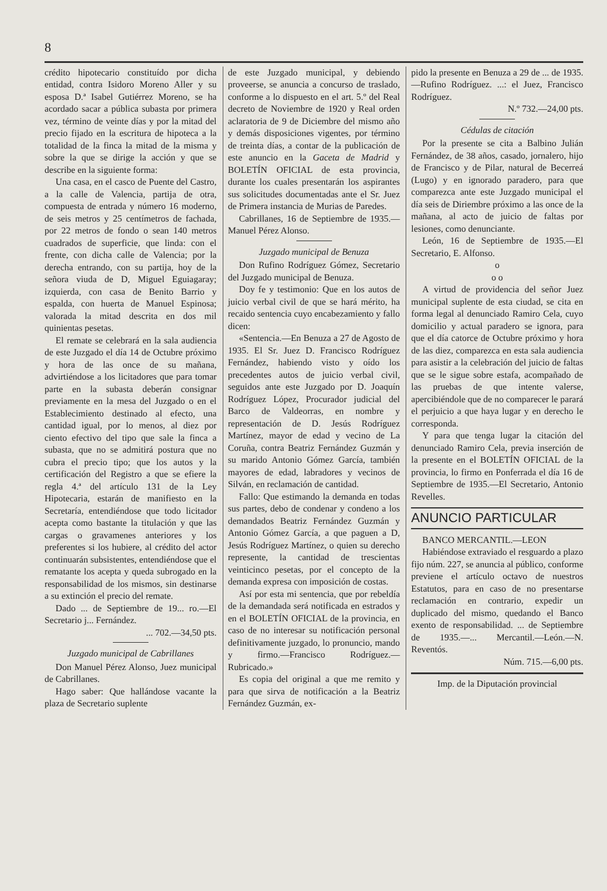8
crédito hipotecario constituído por dicha entidad, contra Isidoro Moreno Aller y su esposa D.ª Isabel Gutiérrez Moreno, se ha acordado sacar a pública subasta por primera vez, término de veinte días y por la mitad del precio fijado en la escritura de hipoteca a la totalidad de la finca la mitad de la misma y sobre la que se dirige la acción y que se describe en la siguiente forma:
Una casa, en el casco de Puente del Castro, a la calle de Valencia, partija de otra, compuesta de entrada y número 16 moderno, de seis metros y 25 centímetros de fachada, por 22 metros de fondo o sean 140 metros cuadrados de superficie, que linda: con el frente, con dicha calle de Valencia; por la derecha entrando, con su partija, hoy de la señora viuda de D, Miguel Eguiagaray; izquierda, con casa de Benito Barrio y espalda, con huerta de Manuel Espinosa; valorada la mitad descrita en dos mil quinientas pesetas.
El remate se celebrará en la sala audiencia de este Juzgado el día 14 de Octubre próximo y hora de las once de su mañana, advirtiéndose a los licitadores que para tomar parte en la subasta deberán consignar previamente en la mesa del Juzgado o en el Establecimiento destinado al efecto, una cantidad igual, por lo menos, al diez por ciento efectivo del tipo que sale la finca a subasta, que no se admitirá postura que no cubra el precio tipo; que los autos y la certificación del Registro a que se efiere la regla 4.ª del artículo 131 de la Ley Hipotecaria, estarán de manifiesto en la Secretaría, entendiéndose que todo licitador acepta como bastante la titulación y que las cargas o gravamenes anteriores y los preferentes si los hubiere, al crédito del actor continuarán subsistentes, entendiéndose que el rematante los acepta y queda subrogado en la responsabilidad de los mismos, sin destinarse a su extinción el precio del remate.
Dado ... de Septiembre de 19... ro.—El Secretario j... Fernández.
... 702.—34,50 pts.
Juzgado municipal de Cabrillanes
Don Manuel Pérez Alonso, Juez municipal de Cabrillanes.
Hago saber: Que hallándose vacante la plaza de Secretario suplente
de este Juzgado municipal, y debiendo proveerse, se anuncia a concurso de traslado, conforme a lo dispuesto en el art. 5.º del Real decreto de Noviembre de 1920 y Real orden aclaratoria de 9 de Diciembre del mismo año y demás disposiciones vigentes, por término de treinta días, a contar de la publicación de este anuncio en la Gaceta de Madrid y BOLETÍN OFICIAL de esta provincia, durante los cuales presentarán los aspirantes sus solicitudes documentadas ante el Sr. Juez de Primera instancia de Murias de Paredes.
Cabrillanes, 16 de Septiembre de 1935.—Manuel Pérez Alonso.
Juzgado municipal de Benuza
Don Rufino Rodríguez Gómez, Secretario del Juzgado municipal de Benuza.
Doy fe y testimonio: Que en los autos de juicio verbal civil de que se hará mérito, ha recaido sentencia cuyo encabezamiento y fallo dicen:
«Sentencia.—En Benuza a 27 de Agosto de 1935. El Sr. Juez D. Francisco Rodríguez Fernández, habiendo visto y oído los precedentes autos de juicio verbal civil, seguidos ante este Juzgado por D. Joaquín Rodríguez López, Procurador judicial del Barco de Valdeorras, en nombre y representación de D. Jesús Rodríguez Martínez, mayor de edad y vecino de La Coruña, contra Beatriz Fernández Guzmán y su marido Antonio Gómez García, también mayores de edad, labradores y vecinos de Silván, en reclamación de cantidad.
Fallo: Que estimando la demanda en todas sus partes, debo de condenar y condeno a los demandados Beatriz Fernández Guzmán y Antonio Gómez García, a que paguen a D, Jesús Rodríguez Martínez, o quien su derecho represente, la cantidad de trescientas veinticinco pesetas, por el concepto de la demanda expresa con imposición de costas.
Así por esta mi sentencia, que por rebeldía de la demandada será notificada en estrados y en el BOLETÍN OFICIAL de la provincia, en caso de no interesar su notificación personal definitivamente juzgado, lo pronuncio, mando y firmo.—Francisco Rodríguez.—Rubricado.»
Es copia del original a que me remito y para que sirva de notificación a la Beatriz Fernández Guzmán, ex-
pido la presente en Benuza a 29 de ... de 1935.—Rufino Rodríguez. ...: el Juez, Francisco Rodríguez.
N.º 732.—24,00 pts.
Cédulas de citación
Por la presente se cita a Balbino Julián Fernández, de 38 años, casado, jornalero, hijo de Francisco y de Pilar, natural de Becerreá (Lugo) y en ignorado paradero, para que comparezca ante este Juzgado municipal el día seis de Diriembre próximo a las once de la mañana, al acto de juicio de faltas por lesiones, como denunciante.
León, 16 de Septiembre de 1935.—El Secretario, E. Alfonso.
o
o o
A virtud de providencia del señor Juez municipal suplente de esta ciudad, se cita en forma legal al denunciado Ramiro Cela, cuyo domicilio y actual paradero se ignora, para que el día catorce de Octubre próximo y hora de las diez, comparezca en esta sala audiencia para asistir a la celebración del juicio de faltas que se le sigue sobre estafa, acompañado de las pruebas de que intente valerse, apercibiéndole que de no comparecer le parará el perjuicio a que haya lugar y en derecho le corresponda.
Y para que tenga lugar la citación del denunciado Ramiro Cela, previa inserción de la presente en el BOLETÍN OFICIAL de la provincia, lo firmo en Ponferrada el día 16 de Septiembre de 1935.—El Secretario, Antonio Revelles.
ANUNCIO PARTICULAR
BANCO MERCANTIL.—LEON
Habiéndose extraviado el resguardo a plazo fijo núm. 227, se anuncia al público, conforme previene el artículo octavo de nuestros Estatutos, para en caso de no presentarse reclamación en contrario, expedir un duplicado del mismo, quedando el Banco exento de responsabilidad. ... de Septiembre de 1935.—... Mercantil.—León.—N. Reventós.
Núm. 715.—6,00 pts.
Imp. de la Diputación provincial